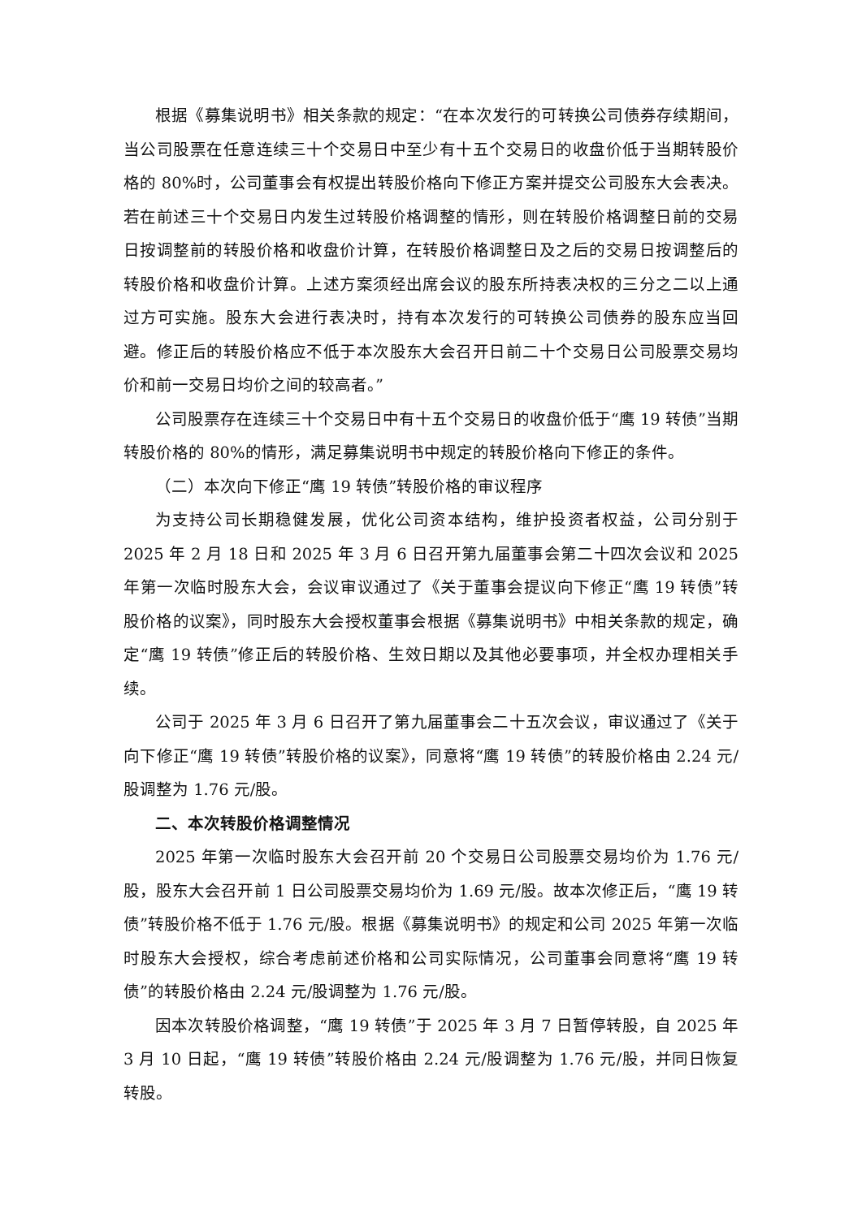根据《募集说明书》相关条款的规定：“在本次发行的可转换公司债券存续期间，当公司股票在任意连续三十个交易日中至少有十五个交易日的收盘价低于当期转股价格的 80%时，公司董事会有权提出转股价格向下修正方案并提交公司股东大会表决。若在前述三十个交易日内发生过转股价格调整的情形，则在转股价格调整日前的交易日按调整前的转股价格和收盘价计算，在转股价格调整日及之后的交易日按调整后的转股价格和收盘价计算。上述方案须经出席会议的股东所持表决权的三分之二以上通过方可实施。股东大会进行表决时，持有本次发行的可转换公司债券的股东应当回避。修正后的转股价格应不低于本次股东大会召开日前二十个交易日公司股票交易均价和前一交易日均价之间的较高者。”
公司股票存在连续三十个交易日中有十五个交易日的收盘价低于“鹰 19 转债”当期转股价格的 80%的情形，满足募集说明书中规定的转股价格向下修正的条件。
（二）本次向下修正“鹰 19 转债”转股价格的审议程序
为支持公司长期稳健发展，优化公司资本结构，维护投资者权益，公司分别于 2025 年 2 月 18 日和 2025 年 3 月 6 日召开第九届董事会第二十四次会议和 2025 年第一次临时股东大会，会议审议通过了《关于董事会提议向下修正“鹰 19 转债”转股价格的议案》，同时股东大会授权董事会根据《募集说明书》中相关条款的规定，确定“鹰 19 转债”修正后的转股价格、生效日期以及其他必要事项，并全权办理相关手续。
公司于 2025 年 3 月 6 日召开了第九届董事会二十五次会议，审议通过了《关于向下修正“鹰 19 转债”转股价格的议案》，同意将“鹰 19 转债”的转股价格由 2.24 元/股调整为 1.76 元/股。
二、本次转股价格调整情况
2025 年第一次临时股东大会召开前 20 个交易日公司股票交易均价为 1.76 元/股，股东大会召开前 1 日公司股票交易均价为 1.69 元/股。故本次修正后，“鹰 19 转债”转股价格不低于 1.76 元/股。根据《募集说明书》的规定和公司 2025 年第一次临时股东大会授权，综合考虑前述价格和公司实际情况，公司董事会同意将“鹰 19 转债”的转股价格由 2.24 元/股调整为 1.76 元/股。
因本次转股价格调整，“鹰 19 转债”于 2025 年 3 月 7 日暂停转股，自 2025 年 3 月 10 日起，“鹰 19 转债”转股价格由 2.24 元/股调整为 1.76 元/股，并同日恢复转股。